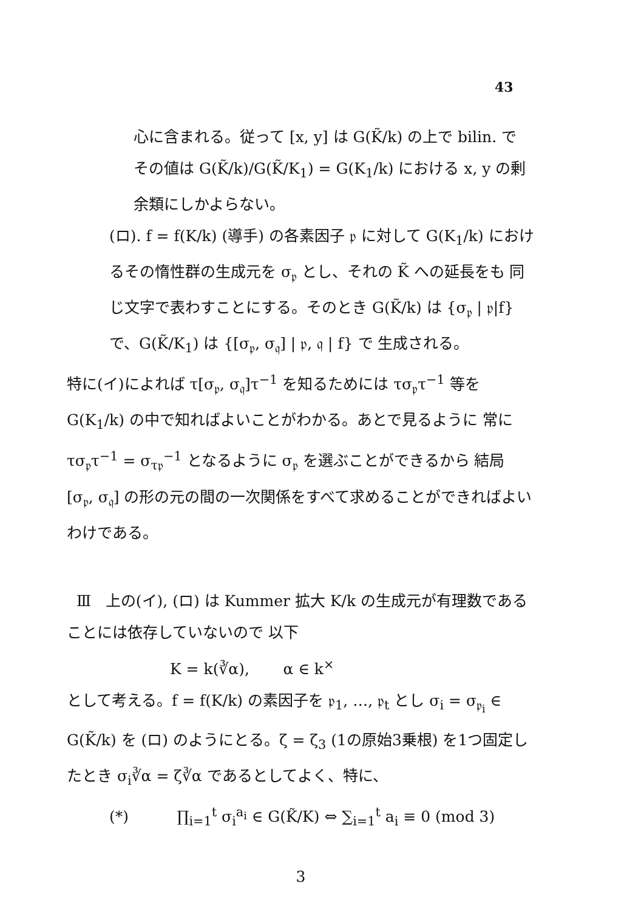43
心に含まれる。従って [x, y] は G(K̃/k) の上で bilin. で その値は G(K̃/k)/G(K̃/K<sub>1</sub>) = G(K<sub>1</sub>/k) における x, y の剰余類にしかよらない。
(ロ). f = f(K/k) (導手) の各素因子 𝔭 に対して G(K<sub>1</sub>/k) におけるその惰性群の生成元を σ<sub>𝔭</sub> とし、それの K̃ への延長をも 同じ文字で表わすことにする。そのとき G(K̃/k) は {σ<sub>𝔭</sub> | 𝔭|f} で、G(K̃/K<sub>1</sub>) は {[σ<sub>𝔭</sub>, σ<sub>𝔮</sub>] | 𝔭, 𝔮 | f} で 生成される。
特に(イ)によれば τ[σ<sub>𝔭</sub>, σ<sub>𝔮</sub>]τ<sup>−1</sup> を知るためには τσ<sub>𝔭</sub>τ<sup>−1</sup> 等を G(K<sub>1</sub>/k) の中で知ればよいことがわかる。あとで見るように 常に τσ<sub>𝔭</sub>τ<sup>−1</sup> = σ<sub>τ𝔭</sub><sup>−1</sup> となるように σ<sub>𝔭</sub> を選ぶことができるから 結局 [σ<sub>𝔭</sub>, σ<sub>𝔮</sub>] の形の元の間の一次関係をすべて求めることができればよいわけである。
Ⅲ 上の(イ), (ロ) は Kummer 拡大 K/k の生成元が有理数であることには依存していないので 以下
K = k(∛α), α ∈ k<sup>×</sup>
として考える。f = f(K/k) の素因子を 𝔭<sub>1</sub>, …, 𝔭<sub>t</sub> とし σ<sub>i</sub> = σ<sub>𝔭<sub>i</sub></sub> ∈ G(K̃/k) を (ロ) のようにとる。ζ = ζ<sub>3</sub> (1の原始3乗根) を1つ固定したとき σ<sub>i</sub>∛α = ζ∛α であるとしてよく、特に、
(*) ∏<sub>i=1</sub><sup>t</sup> σ<sub>i</sub><sup>a<sub>i</sub></sup> ∈ G(K̃/K) ⇔ ∑<sub>i=1</sub><sup>t</sup> a<sub>i</sub> ≡ 0 (mod 3)
3